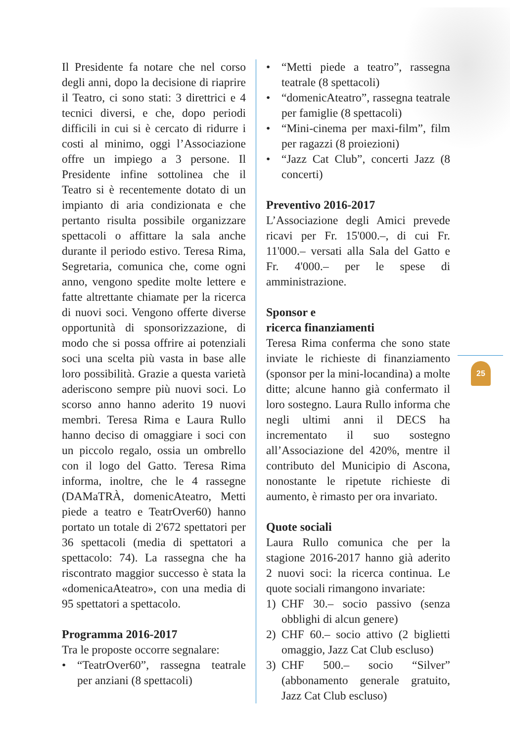25
Il Presidente fa notare che nel corso degli anni, dopo la decisione di riaprire il Teatro, ci sono stati: 3 direttrici e 4 tecnici diversi, e che, dopo periodi difficili in cui si è cercato di ridurre i costi al minimo, oggi l’Associazione offre un impiego a 3 persone. Il Presidente infine sottolinea che il Teatro si è recentemente dotato di un impianto di aria condizionata e che pertanto risulta possibile organizzare spettacoli o affittare la sala anche durante il periodo estivo. Teresa Rima, Segretaria, comunica che, come ogni anno, vengono spedite molte lettere e fatte altrettante chiamate per la ricerca di nuovi soci. Vengono offerte diverse opportunità di sponsorizzazione, di modo che si possa offrire ai potenziali soci una scelta più vasta in base alle loro possibilità. Grazie a questa varietà aderiscono sempre più nuovi soci. Lo scorso anno hanno aderito 19 nuovi membri. Teresa Rima e Laura Rullo hanno deciso di omaggiare i soci con un piccolo regalo, ossia un ombrello con il logo del Gatto. Teresa Rima informa, inoltre, che le 4 rassegne (DAMaTRÀ, domenicAteatro, Metti piede a teatro e TeatrOver60) hanno portato un totale di 2'672 spettatori per 36 spettacoli (media di spettatori a spettacolo: 74). La rassegna che ha riscontrato maggior successo è stata la «domenicaAteatro», con una media di 95 spettatori a spettacolo.
Programma 2016-2017
Tra le proposte occorre segnalare:
• “TeatrOver60”, rassegna teatrale per anziani (8 spettacoli)
• “Metti piede a teatro”, rassegna teatrale (8 spettacoli)
• “domenicAteatro”, rassegna teatrale per famiglie (8 spettacoli)
• “Mini-cinema per maxi-film”, film per ragazzi (8 proiezioni)
• “Jazz Cat Club”, concerti Jazz (8 concerti)
Preventivo 2016-2017
L’Associazione degli Amici prevede ricavi per Fr. 15'000.–, di cui Fr. 11'000.– versati alla Sala del Gatto e Fr. 4'000.– per le spese di amministrazione.
Sponsor e
ricerca finanziamenti
Teresa Rima conferma che sono state inviate le richieste di finanziamento (sponsor per la mini-locandina) a molte ditte; alcune hanno già confermato il loro sostegno. Laura Rullo informa che negli ultimi anni il DECS ha incrementato il suo sostegno all’Associazione del 420%, mentre il contributo del Municipio di Ascona, nonostante le ripetute richieste di aumento, è rimasto per ora invariato.
Quote sociali
Laura Rullo comunica che per la stagione 2016-2017 hanno già aderito 2 nuovi soci: la ricerca continua. Le quote sociali rimangono invariate:
1) CHF 30.– socio passivo (senza obblighi di alcun genere)
2) CHF 60.– socio attivo (2 biglietti omaggio, Jazz Cat Club escluso)
3) CHF 500.– socio “Silver” (abbonamento generale gratuito, Jazz Cat Club escluso)